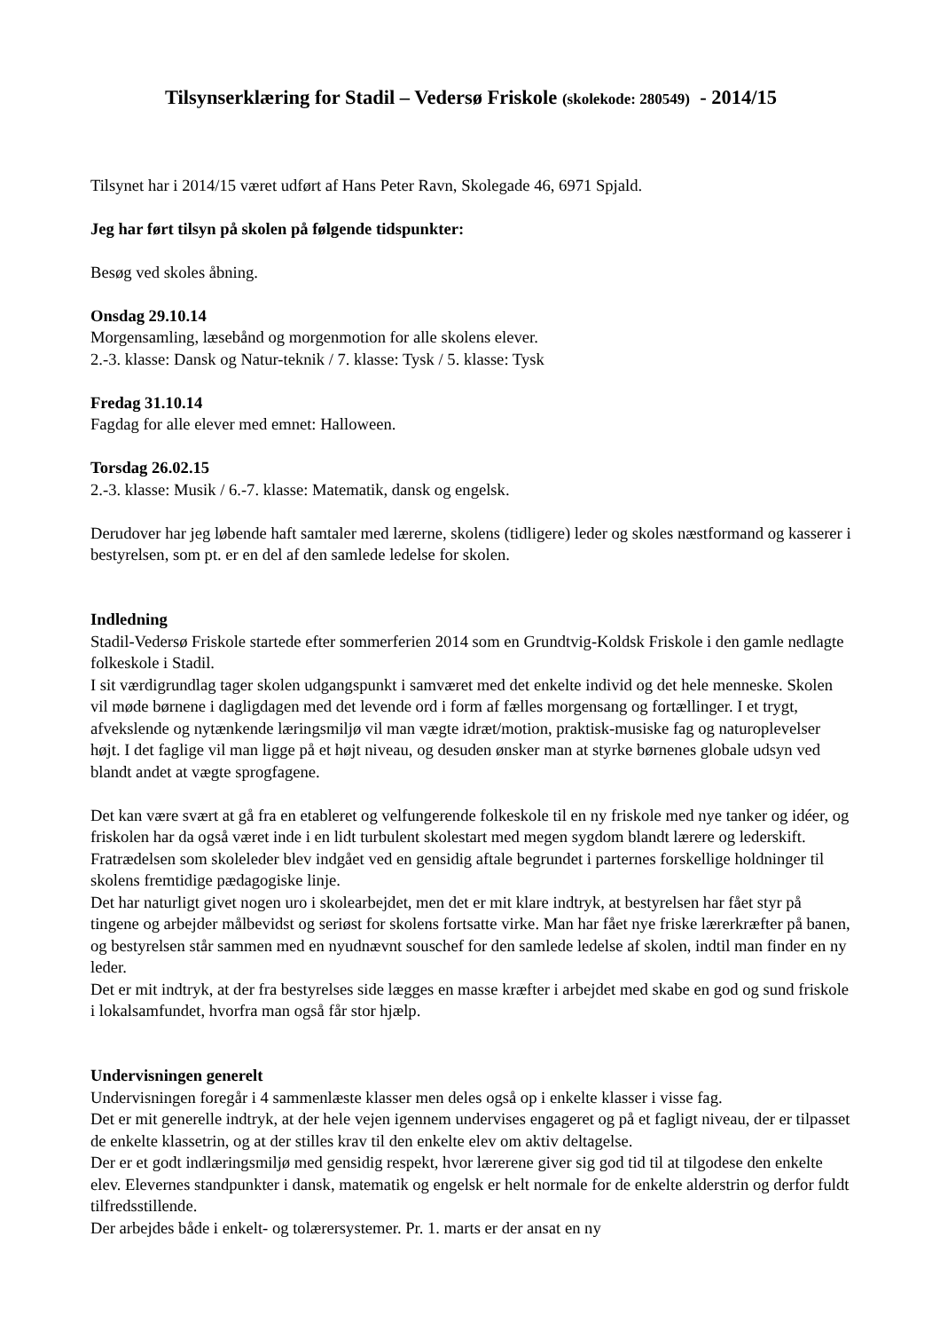Tilsynserklæring for Stadil – Vedersø Friskole (skolekode: 280549) - 2014/15
Tilsynet har i 2014/15 været udført af Hans Peter Ravn, Skolegade 46, 6971 Spjald.
Jeg har ført tilsyn på skolen på følgende tidspunkter:
Besøg ved skoles åbning.
Onsdag 29.10.14
Morgensamling, læsebånd og morgenmotion for alle skolens elever.
2.-3. klasse: Dansk og Natur-teknik / 7. klasse: Tysk / 5. klasse: Tysk
Fredag 31.10.14
Fagdag for alle elever med emnet: Halloween.
Torsdag 26.02.15
2.-3. klasse: Musik / 6.-7. klasse: Matematik, dansk og engelsk.
Derudover har jeg løbende haft samtaler med lærerne, skolens (tidligere) leder og skoles næstformand og kasserer i bestyrelsen, som pt. er en del af den samlede ledelse for skolen.
Indledning
Stadil-Vedersø Friskole startede efter sommerferien 2014 som en Grundtvig-Koldsk Friskole i den gamle nedlagte folkeskole i Stadil.
I sit værdigrundlag tager skolen udgangspunkt i samværet med det enkelte individ og det hele menneske. Skolen vil møde børnene i dagligdagen med det levende ord i form af fælles morgensang og fortællinger. I et trygt, afvekslende og nytænkende læringsmiljø vil man vægte idræt/motion, praktisk-musiske fag og naturoplevelser højt. I det faglige vil man ligge på et højt niveau, og desuden ønsker man at styrke børnenes globale udsyn ved blandt andet at vægte sprogfagene.
Det kan være svært at gå fra en etableret og velfungerende folkeskole til en ny friskole med nye tanker og idéer, og friskolen har da også været inde i en lidt turbulent skolestart med megen sygdom blandt lærere og lederskift. Fratrædelsen som skoleleder blev indgået ved en gensidig aftale begrundet i parternes forskellige holdninger til skolens fremtidige pædagogiske linje.
Det har naturligt givet nogen uro i skolearbejdet, men det er mit klare indtryk, at bestyrelsen har fået styr på tingene og arbejder målbevidst og seriøst for skolens fortsatte virke. Man har fået nye friske lærerkræfter på banen, og bestyrelsen står sammen med en nyudnævnt souschef for den samlede ledelse af skolen, indtil man finder en ny leder.
Det er mit indtryk, at der fra bestyrelses side lægges en masse kræfter i arbejdet med skabe en god og sund friskole i lokalsamfundet, hvorfra man også får stor hjælp.
Undervisningen generelt
Undervisningen foregår i 4 sammenlæste klasser men deles også op i enkelte klasser i visse fag.
Det er mit generelle indtryk, at der hele vejen igennem undervises engageret og på et fagligt niveau, der er tilpasset de enkelte klassetrin, og at der stilles krav til den enkelte elev om aktiv deltagelse.
Der er et godt indlæringsmiljø med gensidig respekt, hvor lærerene giver sig god tid til at tilgodese den enkelte elev. Elevernes standpunkter i dansk, matematik og engelsk er helt normale for de enkelte alderstrin og derfor fuldt tilfredsstillende.
Der arbejdes både i enkelt- og tolærersystemer. Pr. 1. marts er der ansat en ny